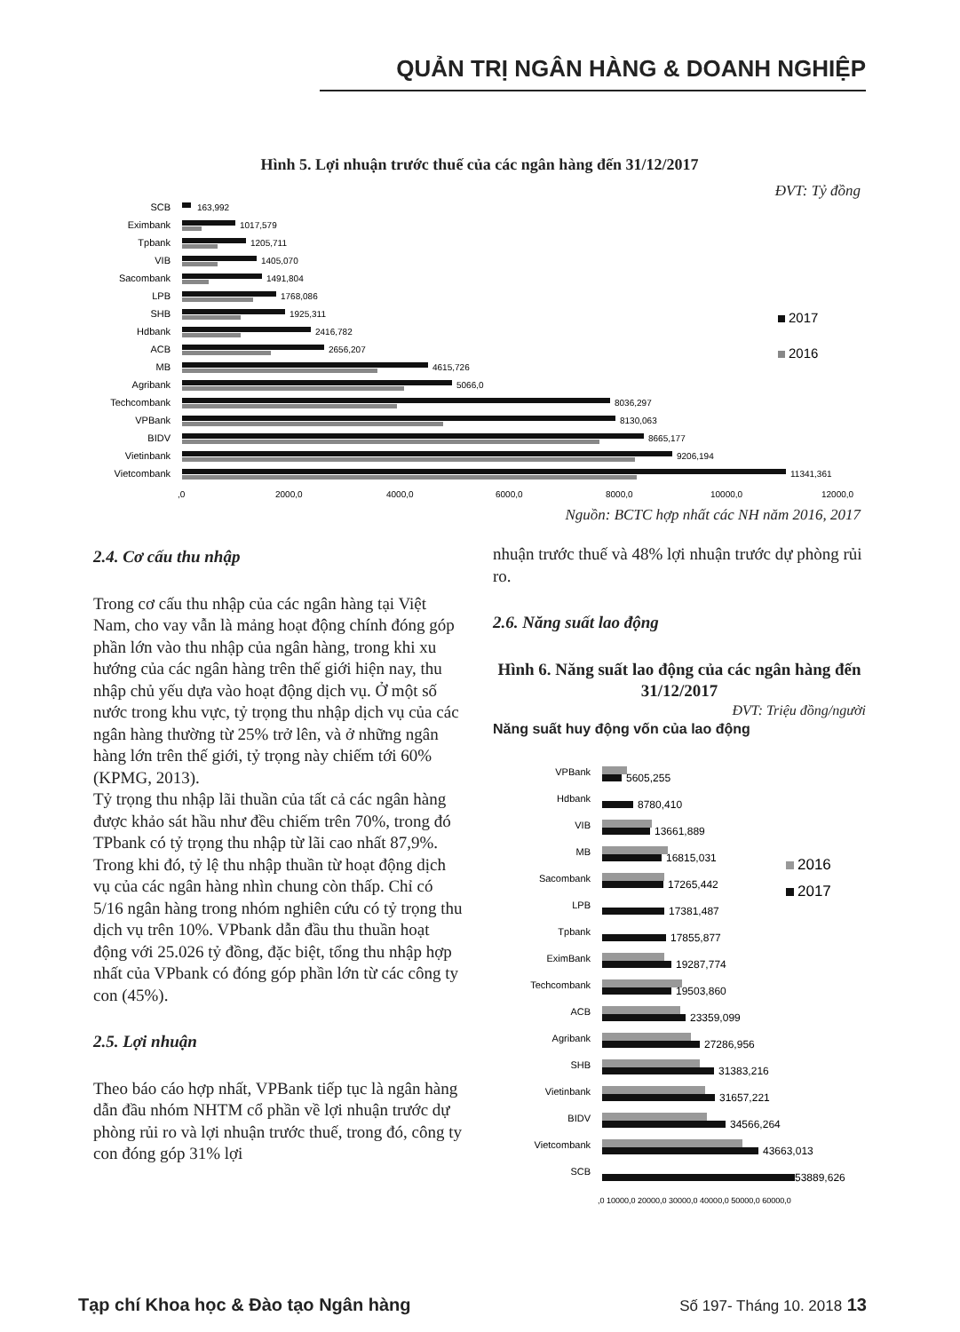QUẢN TRỊ NGÂN HÀNG & DOANH NGHIỆP
Hình 5. Lợi nhuận trước thuế của các ngân hàng đến 31/12/2017
ĐVT: Tỷ đồng
SCB
Eximbank
Tpbank
VIB
Sacombank
LPB
SHB
Hdbank
ACB
MB
Agribank
Techcombank
VPBank
BIDV
Vietinbank
Vietcombank
163,992
1017,579
1205,711
1405,070
1491,804
1768,086
1925,311
2416,782
2656,207
4615,726
5066,0
8036,297
8130,063
8665,177
9206,194
11341,361
,0
2000,0
4000,0
6000,0
8000,0
10000,0
12000,0
2017
2016
Nguồn: BCTC hợp nhất các NH năm 2016, 2017
2.4. Cơ cấu thu nhập
Trong cơ cấu thu nhập của các ngân hàng tại Việt Nam, cho vay vẫn là mảng hoạt động chính đóng góp phần lớn vào thu nhập của ngân hàng, trong khi xu hướng của các ngân hàng trên thế giới hiện nay, thu nhập chủ yếu dựa vào hoạt động dịch vụ. Ở một số nước trong khu vực, tỷ trọng thu nhập dịch vụ của các ngân hàng thường từ 25% trở lên, và ở những ngân hàng lớn trên thế giới, tỷ trọng này chiếm tới 60% (KPMG, 2013).
Tỷ trọng thu nhập lãi thuần của tất cả các ngân hàng được khảo sát hầu như đều chiếm trên 70%, trong đó TPbank có tỷ trọng thu nhập từ lãi cao nhất 87,9%. Trong khi đó, tỷ lệ thu nhập thuần từ hoạt động dịch vụ của các ngân hàng nhìn chung còn thấp. Chỉ có 5/16 ngân hàng trong nhóm nghiên cứu có tỷ trọng thu dịch vụ trên 10%. VPbank dẫn đầu thu thuần hoạt động với 25.026 tỷ đồng, đặc biệt, tổng thu nhập hợp nhất của VPbank có đóng góp phần lớn từ các công ty con (45%).
2.5. Lợi nhuận
Theo báo cáo hợp nhất, VPBank tiếp tục là ngân hàng dẫn đầu nhóm NHTM cổ phần về lợi nhuận trước dự phòng rủi ro và lợi nhuận trước thuế, trong đó, công ty con đóng góp 31% lợi
nhuận trước thuế và 48% lợi nhuận trước dự phòng rủi ro.
2.6. Năng suất lao động
Hình 6. Năng suất lao động của các ngân hàng đến 31/12/2017
ĐVT: Triệu đồng/người
Năng suất huy động vốn của lao động
VPBank
Hdbank
VIB
MB
Sacombank
LPB
Tpbank
EximBank
Techcombank
ACB
Agribank
SHB
Vietinbank
BIDV
Vietcombank
SCB
5605,255
8780,410
13661,889
16815,031
17265,442
17381,487
17855,877
19287,774
19503,860
23359,099
27286,956
31383,216
31657,221
34566,264
43663,013
53889,626
,0 10000,0 20000,0 30000,0 40000,0 50000,0 60000,0
2016
2017
Tạp chí Khoa học & Đào tạo Ngân hàng Số 197- Tháng 10. 2018 13